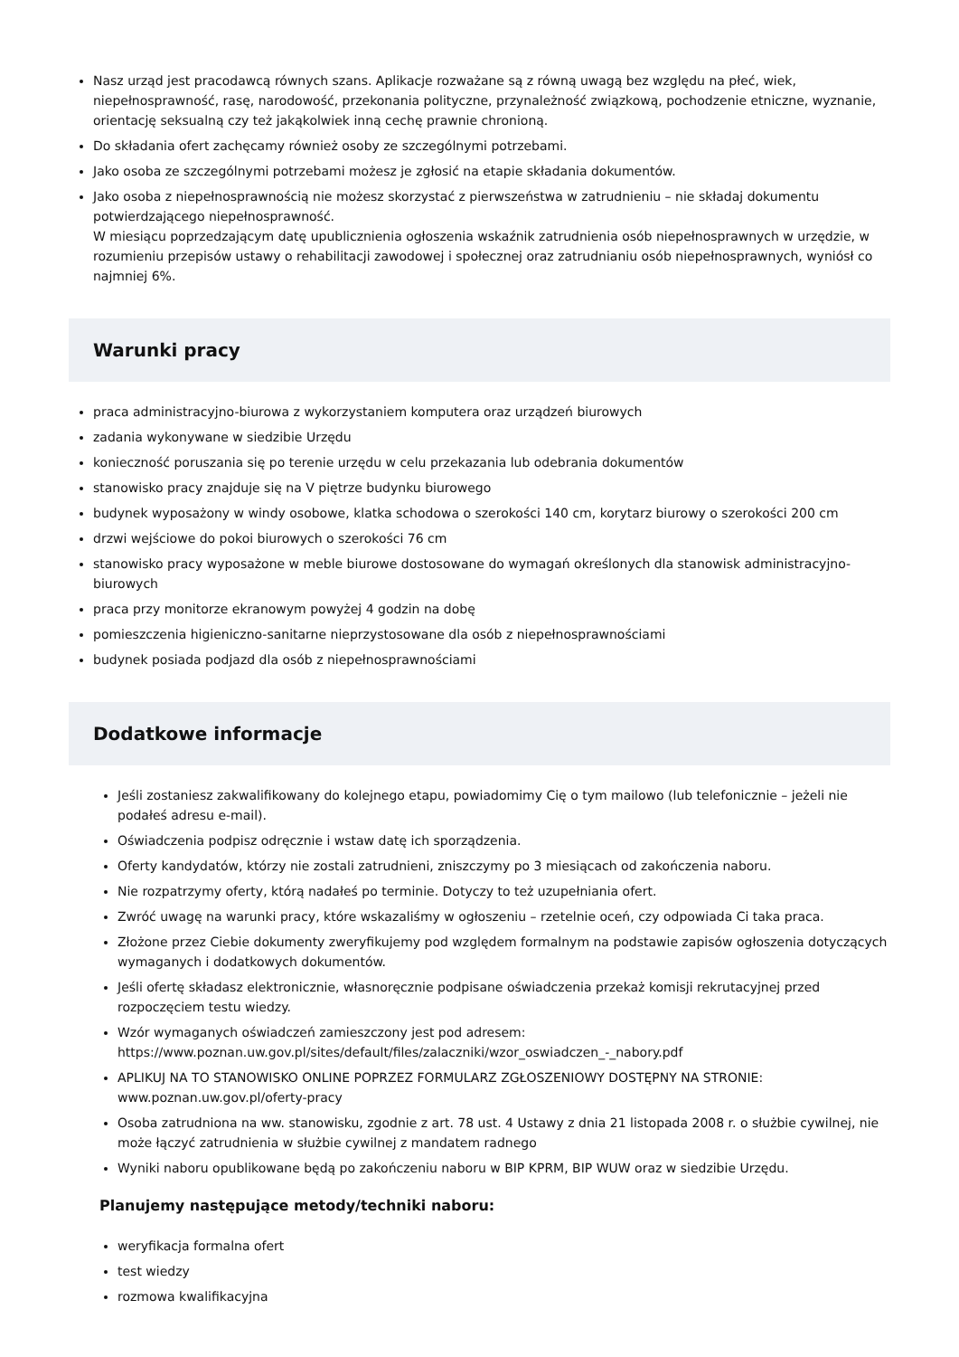Nasz urząd jest pracodawcą równych szans. Aplikacje rozważane są z równą uwagą bez względu na płeć, wiek, niepełnosprawność, rasę, narodowość, przekonania polityczne, przynależność związkową, pochodzenie etniczne, wyznanie, orientację seksualną czy też jakąkolwiek inną cechę prawnie chronioną.
Do składania ofert zachęcamy również osoby ze szczególnymi potrzebami.
Jako osoba ze szczególnymi potrzebami możesz je zgłosić na etapie składania dokumentów.
Jako osoba z niepełnosprawnością nie możesz skorzystać z pierwszeństwa w zatrudnieniu – nie składaj dokumentu potwierdzającego niepełnosprawność.
W miesiącu poprzedzającym datę upublicznienia ogłoszenia wskaźnik zatrudnienia osób niepełnosprawnych w urzędzie, w rozumieniu przepisów ustawy o rehabilitacji zawodowej i społecznej oraz zatrudnianiu osób niepełnosprawnych, wyniósł co najmniej 6%.
Warunki pracy
praca administracyjno-biurowa z wykorzystaniem komputera oraz urządzeń biurowych
zadania wykonywane w siedzibie Urzędu
konieczność poruszania się po terenie urzędu w celu przekazania lub odebrania dokumentów
stanowisko pracy znajduje się na V piętrze budynku biurowego
budynek wyposażony w windy osobowe, klatka schodowa o szerokości 140 cm, korytarz biurowy o szerokości 200 cm
drzwi wejściowe do pokoi biurowych o szerokości 76 cm
stanowisko pracy wyposażone w meble biurowe dostosowane do wymagań określonych dla stanowisk administracyjno-biurowych
praca przy monitorze ekranowym powyżej 4 godzin na dobę
pomieszczenia higieniczno-sanitarne nieprzystosowane dla osób z niepełnosprawnościami
budynek posiada podjazd dla osób z niepełnosprawnościami
Dodatkowe informacje
Jeśli zostaniesz zakwalifikowany do kolejnego etapu, powiadomimy Cię o tym mailowo (lub telefonicznie – jeżeli nie podałeś adresu e-mail).
Oświadczenia podpisz odręcznie i wstaw datę ich sporządzenia.
Oferty kandydatów, którzy nie zostali zatrudnieni, zniszczymy po 3 miesiącach od zakończenia naboru.
Nie rozpatrzymy oferty, którą nadałeś po terminie. Dotyczy to też uzupełniania ofert.
Zwróć uwagę na warunki pracy, które wskazaliśmy w ogłoszeniu – rzetelnie oceń, czy odpowiada Ci taka praca.
Złożone przez Ciebie dokumenty zweryfikujemy pod względem formalnym na podstawie zapisów ogłoszenia dotyczących wymaganych i dodatkowych dokumentów.
Jeśli ofertę składasz elektronicznie, własnoręcznie podpisane oświadczenia przekaż komisji rekrutacyjnej przed rozpoczęciem testu wiedzy.
Wzór wymaganych oświadczeń zamieszczony jest pod adresem: https://www.poznan.uw.gov.pl/sites/default/files/zalaczniki/wzor_oswiadczen_-_nabory.pdf
APLIKUJ NA TO STANOWISKO ONLINE POPRZEZ FORMULARZ ZGŁOSZENIOWY DOSTĘPNY NA STRONIE: www.poznan.uw.gov.pl/oferty-pracy
Osoba zatrudniona na ww. stanowisku, zgodnie z art. 78 ust. 4 Ustawy z dnia 21 listopada 2008 r. o służbie cywilnej, nie może łączyć zatrudnienia w służbie cywilnej z mandatem radnego
Wyniki naboru opublikowane będą po zakończeniu naboru w BIP KPRM, BIP WUW oraz w siedzibie Urzędu.
Planujemy następujące metody/techniki naboru:
weryfikacja formalna ofert
test wiedzy
rozmowa kwalifikacyjna